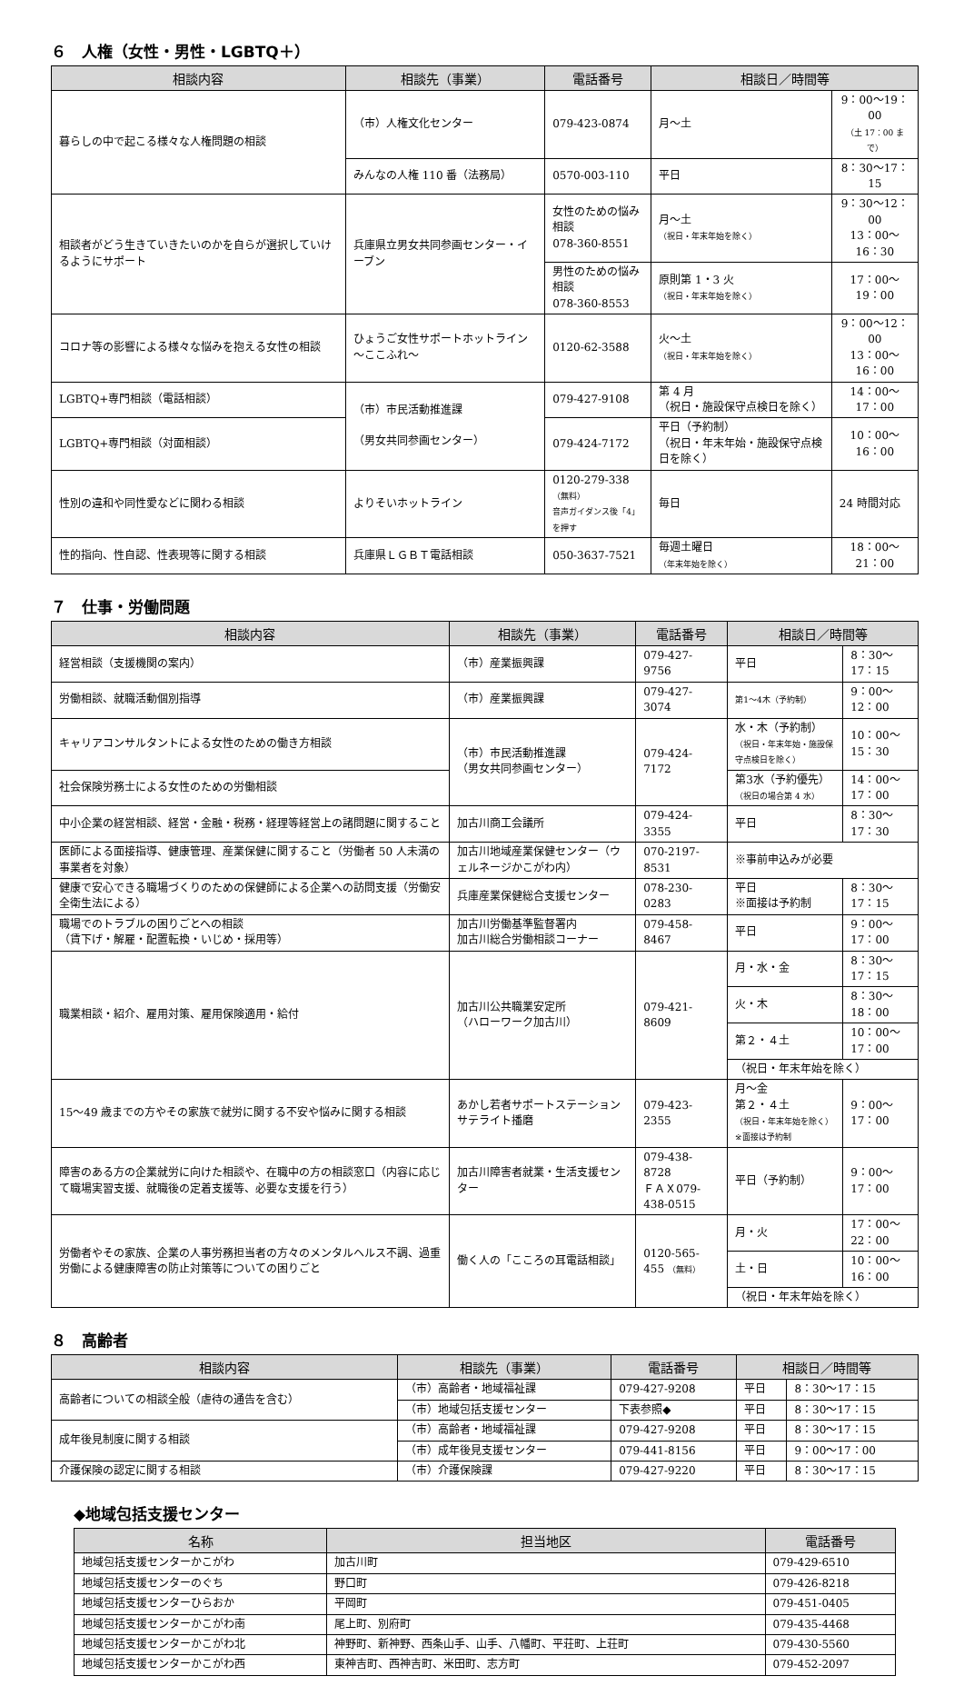６　人権（女性・男性・LGBTQ＋）
| 相談内容 | 相談先（事業） | 電話番号 | 相談日／時間等 | |
| --- | --- | --- | --- | --- |
| 暮らしの中で起こる様々な人権問題の相談 | （市）人権文化センター | 079-423-0874 | 月～土 | 9：00～19：00 （土 17：00 まで） |
| | みんなの人権 110 番（法務局） | 0570-003-110 | 平日 | 8：30～17：15 |
| 相談者がどう生きていきたいのかを自らが選択していけるようにサポート | 兵庫県立男女共同参画センター・イーブン | 女性のための悩み相談 078-360-8551 | 月～土 （祝日・年末年始を除く） | 9：30～12：00 13：00～16：30 |
| | | 男性のための悩み相談 078-360-8553 | 原則第 1・3 火 （祝日・年末年始を除く） | 17：00～19：00 |
| コロナ等の影響による様々な悩みを抱える女性の相談 | ひょうご女性サポートホットライン～ここふれ～ | 0120-62-3588 | 火～土 （祝日・年末年始を除く） | 9：00～12：00 13：00～16：00 |
| LGBTQ+専門相談（電話相談） | （市）市民活動推進課 （男女共同参画センター） | 079-427-9108 | 第 4 月 （祝日・施設保守点検日を除く） | 14：00～17：00 |
| LGBTQ+専門相談（対面相談） | | 079-424-7172 | 平日（予約制） （祝日・年末年始・施設保守点検日を除く） | 10：00～16：00 |
| 性別の違和や同性愛などに関わる相談 | よりそいホットライン | 0120-279-338 （無料） 音声ガイダンス後「4」を押す | 毎日 | 24 時間対応 |
| 性的指向、性自認、性表現等に関する相談 | 兵庫県ＬＧＢＴ電話相談 | 050-3637-7521 | 毎週土曜日 （年末年始を除く） | 18：00～21：00 |
７　仕事・労働問題
| 相談内容 | 相談先（事業） | 電話番号 | 相談日／時間等 | |
| --- | --- | --- | --- | --- |
| 経営相談（支援機関の案内） | （市）産業振興課 | 079-427-9756 | 平日 | 8：30～17：15 |
| 労働相談、就職活動個別指導 | （市）産業振興課 | 079-427-3074 | 第1～4木（予約制） | 9：00～12：00 |
| キャリアコンサルタントによる女性のための働き方相談 | （市）市民活動推進課 （男女共同参画センター） | 079-424-7172 | 水・木（予約制） （祝日・年末年始・施設保守点検日を除く） | 10：00～15：30 |
| 社会保険労務士による女性のための労働相談 | | | 第3水（予約優先） （祝日の場合第 4 水） | 14：00～17：00 |
| 中小企業の経営相談、経営・金融・税務・経理等経営上の諸問題に関すること | 加古川商工会議所 | 079-424-3355 | 平日 | 8：30～17：30 |
| 医師による面接指導、健康管理、産業保健に関すること（労働者 50 人未満の事業者を対象） | 加古川地域産業保健センター（ウェルネージかこがわ内） | 070-2197-8531 | ※事前申込みが必要 | |
| 健康で安心できる職場づくりのための保健師による企業への訪問支援（労働安全衛生法による） | 兵庫産業保健総合支援センター | 078-230-0283 | 平日 ※面接は予約制 | 8：30～17：15 |
| 職場でのトラブルの困りごとへの相談 （賃下げ・解雇・配置転換・いじめ・採用等） | 加古川労働基準監督署内 加古川総合労働相談コーナー | 079-458-8467 | 平日 | 9：00～17：00 |
| 職業相談・紹介、雇用対策、雇用保険適用・給付 | 加古川公共職業安定所 （ハローワーク加古川） | 079-421-8609 | 月・水・金 | 8：30～17：15 |
| | | | 火・木 | 8：30～18：00 |
| | | | 第２・４土 | 10：00～17：00 |
| | | | （祝日・年末年始を除く） | |
| 15～49 歳までの方やその家族で就労に関する不安や悩みに関する相談 | あかし若者サポートステーションサテライト播磨 | 079-423-2355 | 月～金 第２・４土 （祝日・年末年始を除く） ※面接は予約制 | 9：00～17：00 |
| 障害のある方の企業就労に向けた相談や、在職中の方の相談窓口（内容に応じて職場実習支援、就職後の定着支援等、必要な支援を行う） | 加古川障害者就業・生活支援センター | 079-438-8728 ＦＡＸ079-438-0515 | 平日（予約制） | 9：00～17：00 |
| 労働者やその家族、企業の人事労務担当者の方々のメンタルヘルス不調、過重労働による健康障害の防止対策等についての困りごと | 働く人の「こころの耳電話相談」 | 0120-565-455 （無料） | 月・火 | 17：00～22：00 |
| | | | 土・日 | 10：00～16：00 |
| | | | （祝日・年末年始を除く） | |
８　高齢者
| 相談内容 | 相談先（事業） | 電話番号 | 相談日／時間等 | |
| --- | --- | --- | --- | --- |
| 高齢者についての相談全般（虐待の通告を含む） | （市）高齢者・地域福祉課 | 079-427-9208 | 平日 | 8：30～17：15 |
| | （市）地域包括支援センター | 下表参照◆ | 平日 | 8：30～17：15 |
| 成年後見制度に関する相談 | （市）高齢者・地域福祉課 | 079-427-9208 | 平日 | 8：30～17：15 |
| | （市）成年後見支援センター | 079-441-8156 | 平日 | 9：00～17：00 |
| 介護保険の認定に関する相談 | （市）介護保険課 | 079-427-9220 | 平日 | 8：30～17：15 |
◆地域包括支援センター
| 名称 | 担当地区 | 電話番号 |
| --- | --- | --- |
| 地域包括支援センターかこがわ | 加古川町 | 079-429-6510 |
| 地域包括支援センターのぐち | 野口町 | 079-426-8218 |
| 地域包括支援センターひらおか | 平岡町 | 079-451-0405 |
| 地域包括支援センターかこがわ南 | 尾上町、別府町 | 079-435-4468 |
| 地域包括支援センターかこがわ北 | 神野町、新神野、西条山手、山手、八幡町、平荘町、上荘町 | 079-430-5560 |
| 地域包括支援センターかこがわ西 | 東神吉町、西神吉町、米田町、志方町 | 079-452-2097 |